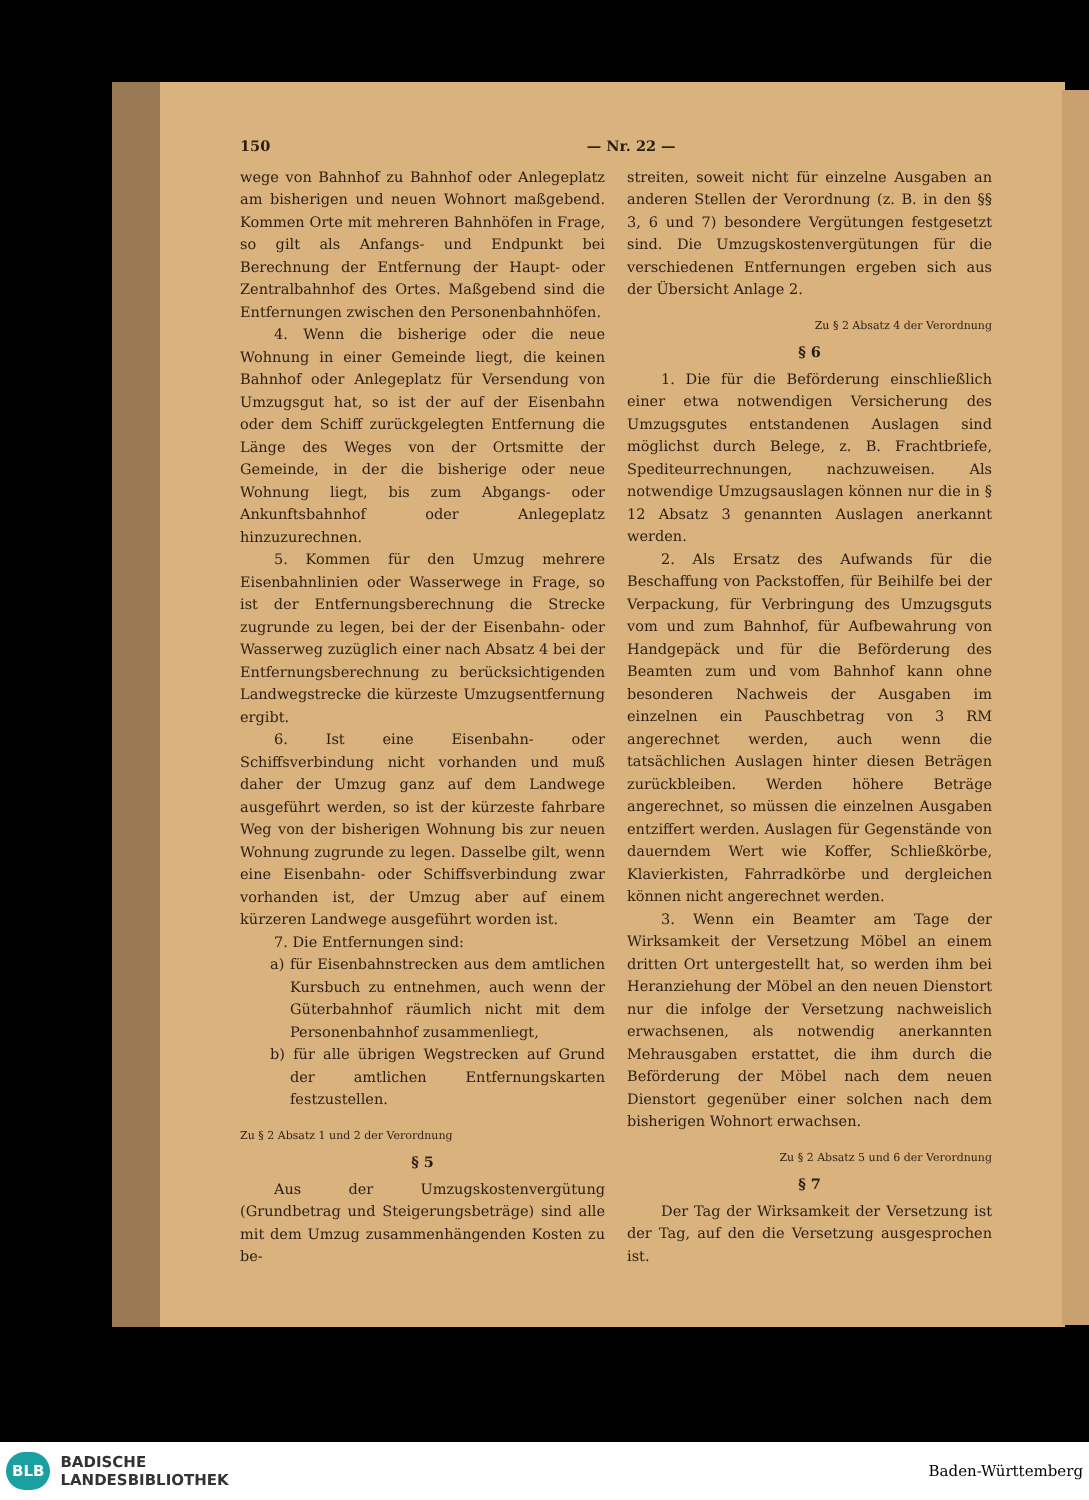150 — Nr. 22 —
wege von Bahnhof zu Bahnhof oder Anlegeplatz am bisherigen und neuen Wohnort maßgebend. Kommen Orte mit mehreren Bahnhöfen in Frage, so gilt als Anfangs- und Endpunkt bei Berechnung der Entfernung der Haupt- oder Zentralbahnhof des Ortes. Maßgebend sind die Entfernungen zwischen den Personenbahnhöfen.
4. Wenn die bisherige oder die neue Wohnung in einer Gemeinde liegt, die keinen Bahnhof oder Anlegeplatz für Versendung von Umzugsgut hat, so ist der auf der Eisenbahn oder dem Schiff zurückgelegten Entfernung die Länge des Weges von der Ortsmitte der Gemeinde, in der die bisherige oder neue Wohnung liegt, bis zum Abgangs- oder Ankunftsbahnhof oder Anlegeplatz hinzuzurechnen.
5. Kommen für den Umzug mehrere Eisenbahnlinien oder Wasserwege in Frage, so ist der Entfernungsberechnung die Strecke zugrunde zu legen, bei der der Eisenbahn- oder Wasserweg zuzüglich einer nach Absatz 4 bei der Entfernungsberechnung zu berücksichtigenden Landwegstrecke die kürzeste Umzugsentfernung ergibt.
6. Ist eine Eisenbahn- oder Schiffsverbindung nicht vorhanden und muß daher der Umzug ganz auf dem Landwege ausgeführt werden, so ist der kürzeste fahrbare Weg von der bisherigen Wohnung bis zur neuen Wohnung zugrunde zu legen. Dasselbe gilt, wenn eine Eisenbahn- oder Schiffsverbindung zwar vorhanden ist, der Umzug aber auf einem kürzeren Landwege ausgeführt worden ist.
7. Die Entfernungen sind:
a) für Eisenbahnstrecken aus dem amtlichen Kursbuch zu entnehmen, auch wenn der Güterbahnhof räumlich nicht mit dem Personenbahnhof zusammenliegt,
b) für alle übrigen Wegstrecken auf Grund der amtlichen Entfernungskarten festzustellen.
Zu § 2 Absatz 1 und 2 der Verordnung
§ 5
Aus der Umzugskostenvergütung (Grundbetrag und Steigerungsbeträge) sind alle mit dem Umzug zusammenhängenden Kosten zu be-
streiten, soweit nicht für einzelne Ausgaben an anderen Stellen der Verordnung (z. B. in den §§ 3, 6 und 7) besondere Vergütungen festgesetzt sind. Die Umzugskostenvergütungen für die verschiedenen Entfernungen ergeben sich aus der Übersicht Anlage 2.
Zu § 2 Absatz 4 der Verordnung
§ 6
1. Die für die Beförderung einschließlich einer etwa notwendigen Versicherung des Umzugsgutes entstandenen Auslagen sind möglichst durch Belege, z. B. Frachtbriefe, Spediteurrechnungen, nachzuweisen. Als notwendige Umzugsauslagen können nur die in § 12 Absatz 3 genannten Auslagen anerkannt werden.
2. Als Ersatz des Aufwands für die Beschaffung von Packstoffen, für Beihilfe bei der Verpackung, für Verbringung des Umzugsguts vom und zum Bahnhof, für Aufbewahrung von Handgepäck und für die Beförderung des Beamten zum und vom Bahnhof kann ohne besonderen Nachweis der Ausgaben im einzelnen ein Pauschbetrag von 3 RM angerechnet werden, auch wenn die tatsächlichen Auslagen hinter diesen Beträgen zurückbleiben. Werden höhere Beträge angerechnet, so müssen die einzelnen Ausgaben entziffert werden. Auslagen für Gegenstände von dauerndem Wert wie Koffer, Schließkörbe, Klavierkisten, Fahrradkörbe und dergleichen können nicht angerechnet werden.
3. Wenn ein Beamter am Tage der Wirksamkeit der Versetzung Möbel an einem dritten Ort untergestellt hat, so werden ihm bei Heranziehung der Möbel an den neuen Dienstort nur die infolge der Versetzung nachweislich erwachsenen, als notwendig anerkannten Mehrausgaben erstattet, die ihm durch die Beförderung der Möbel nach dem neuen Dienstort gegenüber einer solchen nach dem bisherigen Wohnort erwachsen.
Zu § 2 Absatz 5 und 6 der Verordnung
§ 7
Der Tag der Wirksamkeit der Versetzung ist der Tag, auf den die Versetzung ausgesprochen ist.
BLB BADISCHE
LANDESBIBLIOTHEK
Baden-Württemberg